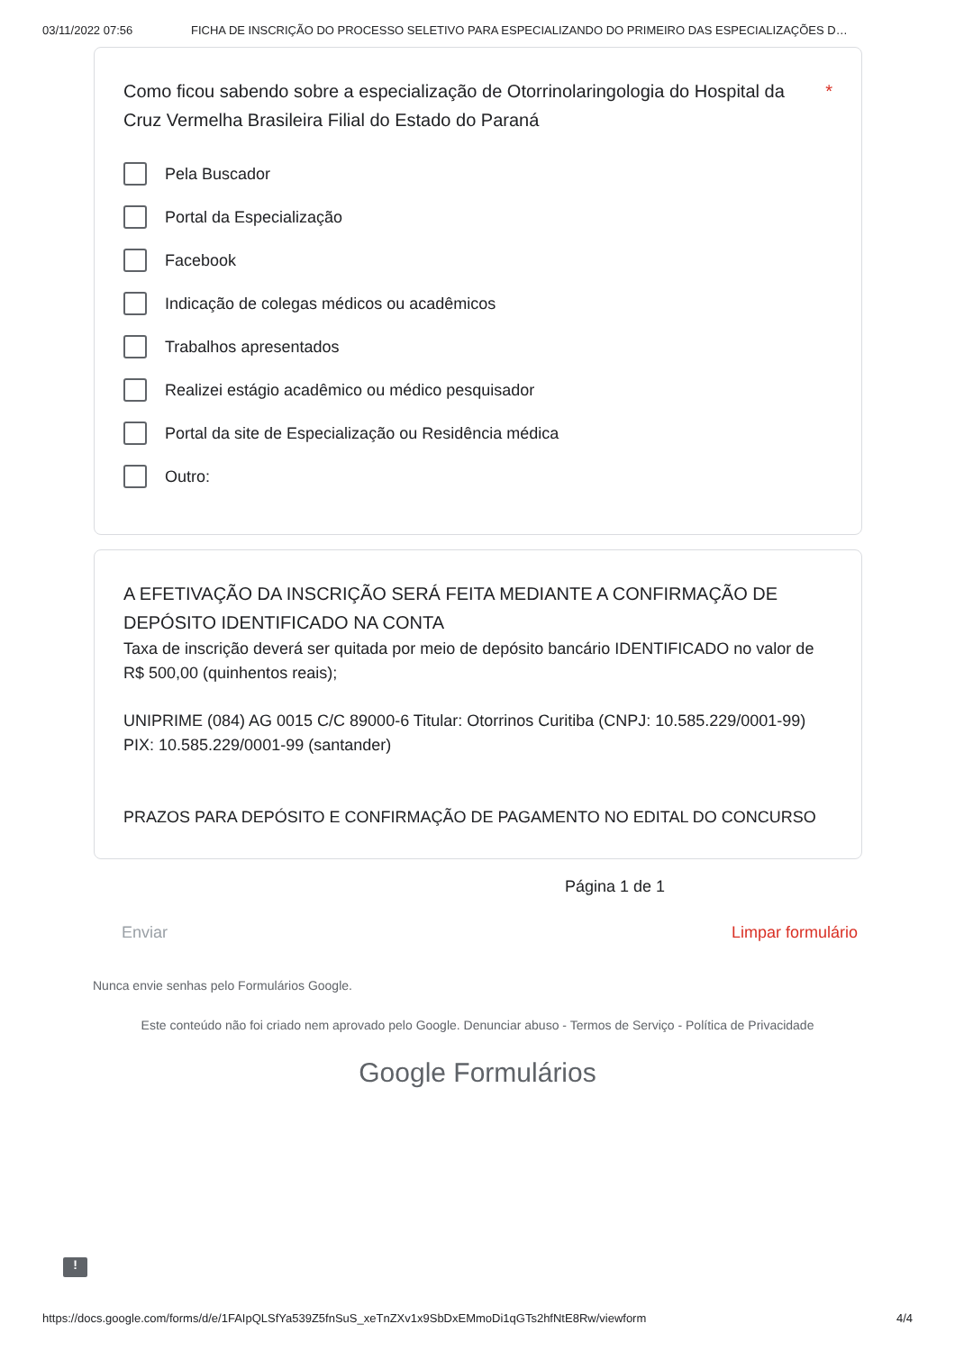03/11/2022 07:56 FICHA DE INSCRIÇÃO DO PROCESSO SELETIVO PARA ESPECIALIZANDO DO PRIMEIRO DAS ESPECIALIZAÇÕES D…
Como ficou sabendo sobre a especialização de Otorrinolaringologia do Hospital da Cruz Vermelha Brasileira Filial do Estado do Paraná *
Pela Buscador
Portal da Especialização
Facebook
Indicação de colegas médicos ou acadêmicos
Trabalhos apresentados
Realizei estágio acadêmico ou médico pesquisador
Portal da site de Especialização ou Residência médica
Outro:
A EFETIVAÇÃO DA INSCRIÇÃO SERÁ FEITA MEDIANTE A CONFIRMAÇÃO DE DEPÓSITO IDENTIFICADO NA CONTA
Taxa de inscrição deverá ser quitada por meio de depósito bancário IDENTIFICADO no valor de R$ 500,00 (quinhentos reais);
UNIPRIME (084) AG 0015 C/C 89000-6 Titular: Otorrinos Curitiba (CNPJ: 10.585.229/0001-99) PIX: 10.585.229/0001-99 (santander)
PRAZOS PARA DEPÓSITO E CONFIRMAÇÃO DE PAGAMENTO NO EDITAL DO CONCURSO
Página 1 de 1
Enviar Limpar formulário
Nunca envie senhas pelo Formulários Google.
Este conteúdo não foi criado nem aprovado pelo Google. Denunciar abuso - Termos de Serviço - Política de Privacidade
Google Formulários
!
https://docs.google.com/forms/d/e/1FAIpQLSfYa539Z5fnSuS_xeTnZXv1x9SbDxEMmoDi1qGTs2hfNtE8Rw/viewform 4/4